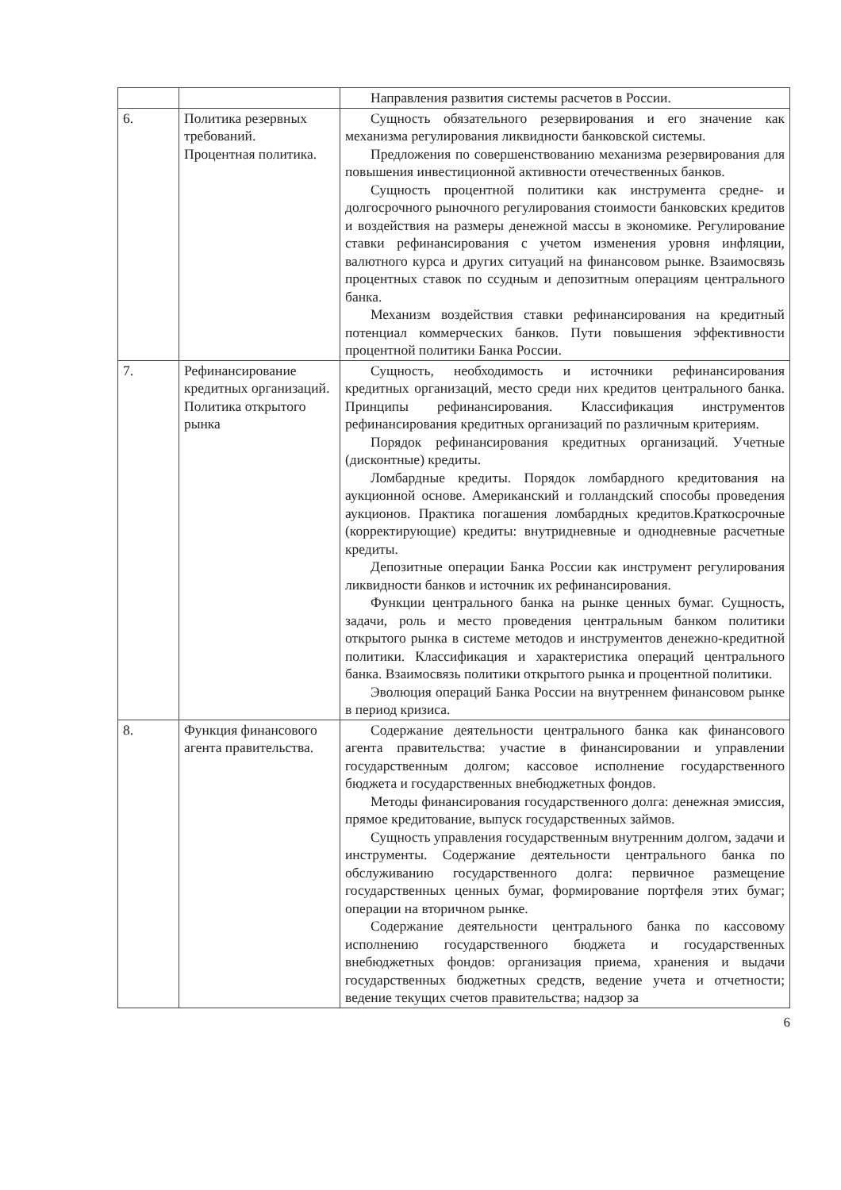| | | Направления развития системы расчетов в России. |
| 6. | Политика резервных требований. Процентная политика. | Сущность обязательного резервирования и его значение как механизма регулирования ликвидности банковской системы. Предложения по совершенствованию механизма резервирования для повышения инвестиционной активности отечественных банков. Сущность процентной политики как инструмента средне- и долгосрочного рыночного регулирования стоимости банковских кредитов и воздействия на размеры денежной массы в экономике. Регулирование ставки рефинансирования с учетом изменения уровня инфляции, валютного курса и других ситуаций на финансовом рынке. Взаимосвязь процентных ставок по ссудным и депозитным операциям центрального банка. Механизм воздействия ставки рефинансирования на кредитный потенциал коммерческих банков. Пути повышения эффективности процентной политики Банка России. |
| 7. | Рефинансирование кредитных организаций. Политика открытого рынка | Сущность, необходимость и источники рефинансирования кредитных организаций, место среди них кредитов центрального банка. Принципы рефинансирования. Классификация инструментов рефинансирования кредитных организаций по различным критериям. Порядок рефинансирования кредитных организаций. Учетные (дисконтные) кредиты. Ломбардные кредиты. Порядок ломбардного кредитования на аукционной основе. Американский и голландский способы проведения аукционов. Практика погашения ломбардных кредитов.Краткосрочные (корректирующие) кредиты: внутридневные и однодневные расчетные кредиты. Депозитные операции Банка России как инструмент регулирования ликвидности банков и источник их рефинансирования. Функции центрального банка на рынке ценных бумаг. Сущность, задачи, роль и место проведения центральным банком политики открытого рынка в системе методов и инструментов денежно-кредитной политики. Классификация и характеристика операций центрального банка. Взаимосвязь политики открытого рынка и процентной политики. Эволюция операций Банка России на внутреннем финансовом рынке в период кризиса. |
| 8. | Функция финансового агента правительства. | Содержание деятельности центрального банка как финансового агента правительства: участие в финансировании и управлении государственным долгом; кассовое исполнение государственного бюджета и государственных внебюджетных фондов. Методы финансирования государственного долга: денежная эмиссия, прямое кредитование, выпуск государственных займов. Сущность управления государственным внутренним долгом, задачи и инструменты. Содержание деятельности центрального банка по обслуживанию государственного долга: первичное размещение государственных ценных бумаг, формирование портфеля этих бумаг; операции на вторичном рынке. Содержание деятельности центрального банка по кассовому исполнению государственного бюджета и государственных внебюджетных фондов: организация приема, хранения и выдачи государственных бюджетных средств, ведение учета и отчетности; ведение текущих счетов правительства; надзор за |
6